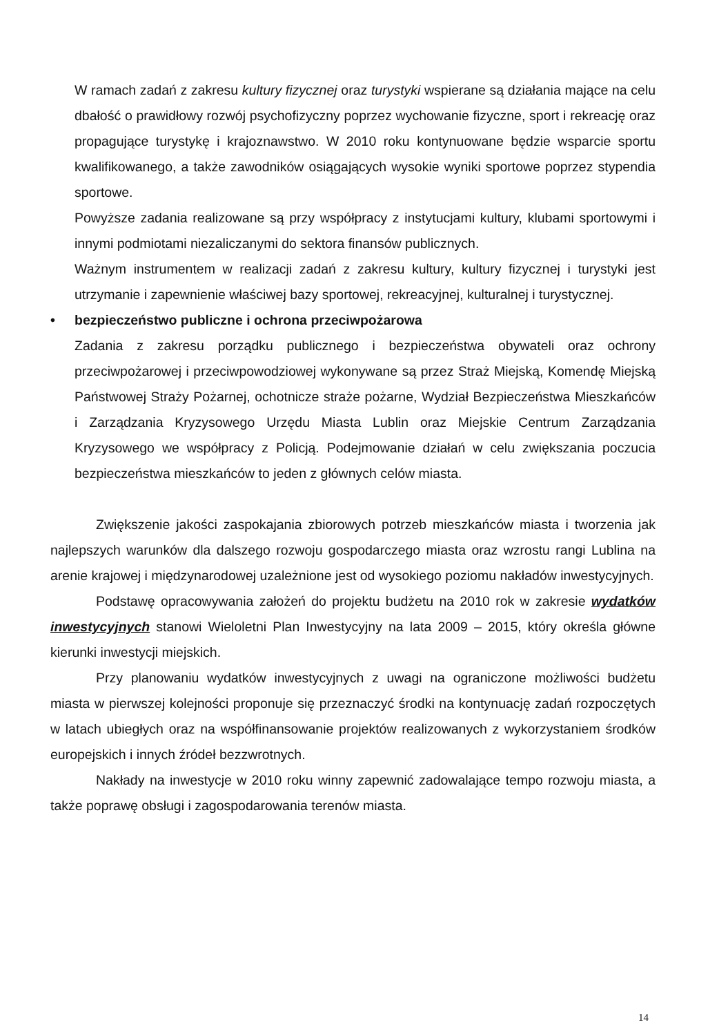W ramach zadań z zakresu kultury fizycznej oraz turystyki wspierane są działania mające na celu dbałość o prawidłowy rozwój psychofizyczny poprzez wychowanie fizyczne, sport i rekreację oraz propagujące turystykę i krajoznawstwo. W 2010 roku kontynuowane będzie wsparcie sportu kwalifikowanego, a także zawodników osiągających wysokie wyniki sportowe poprzez stypendia sportowe.
Powyższe zadania realizowane są przy współpracy z instytucjami kultury, klubami sportowymi i innymi podmiotami niezaliczanymi do sektora finansów publicznych.
Ważnym instrumentem w realizacji zadań z zakresu kultury, kultury fizycznej i turystyki jest utrzymanie i zapewnienie właściwej bazy sportowej, rekreacyjnej, kulturalnej i turystycznej.
• bezpieczeństwo publiczne i ochrona przeciwpożarowa
Zadania z zakresu porządku publicznego i bezpieczeństwa obywateli oraz ochrony przeciwpożarowej i przeciwpowodziowej wykonywane są przez Straż Miejską, Komendę Miejską Państwowej Straży Pożarnej, ochotnicze straże pożarne, Wydział Bezpieczeństwa Mieszkańców i Zarządzania Kryzysowego Urzędu Miasta Lublin oraz Miejskie Centrum Zarządzania Kryzysowego we współpracy z Policją. Podejmowanie działań w celu zwiększania poczucia bezpieczeństwa mieszkańców to jeden z głównych celów miasta.
Zwiększenie jakości zaspokajania zbiorowych potrzeb mieszkańców miasta i tworzenia jak najlepszych warunków dla dalszego rozwoju gospodarczego miasta oraz wzrostu rangi Lublina na arenie krajowej i międzynarodowej uzależnione jest od wysokiego poziomu nakładów inwestycyjnych.
Podstawę opracowywania założeń do projektu budżetu na 2010 rok w zakresie wydatków inwestycyjnych stanowi Wieloletni Plan Inwestycyjny na lata 2009 – 2015, który określa główne kierunki inwestycji miejskich.
Przy planowaniu wydatków inwestycyjnych z uwagi na ograniczone możliwości budżetu miasta w pierwszej kolejności proponuje się przeznaczyć środki na kontynuację zadań rozpoczętych w latach ubiegłych oraz na współfinansowanie projektów realizowanych z wykorzystaniem środków europejskich i innych źródeł bezzwrotnych.
Nakłady na inwestycje w 2010 roku winny zapewnić zadowalające tempo rozwoju miasta, a także poprawę obsługi i zagospodarowania terenów miasta.
14